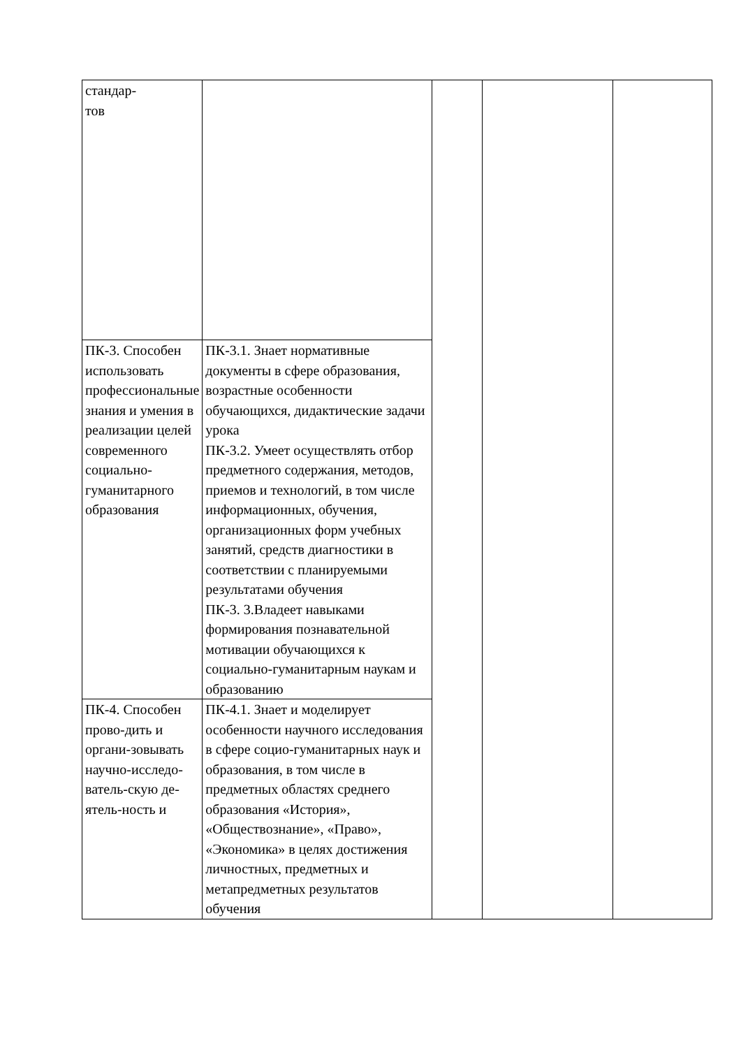| стандар- тов | | | | |
| ПК-3. Способен использовать профессиональные знания и умения в реализации целей современного социально-гуманитарного образования | ПК-3.1. Знает нормативные документы в сфере образования, возрастные особенности обучающихся, дидактические задачи урока ПК-3.2. Умеет осуществлять отбор предметного содержания, методов, приемов и технологий, в том числе информационных, обучения, организационных форм учебных занятий, средств диагностики в соответствии с планируемыми результатами обучения ПК-3. 3.Владеет навыками формирования познавательной мотивации обучающихся к социально-гуманитарным наукам и образованию | | | |
| ПК-4. Способен прово-дить и органи-зовывать научно-исследо-ватель-скую де-ятель-ность и | ПК-4.1. Знает и моделирует особенности научного исследования в сфере социо-гуманитарных наук и образования, в том числе в предметных областях среднего образования «История», «Обществознание», «Право», «Экономика» в целях достижения личностных, предметных и метапредметных результатов обучения | | | |